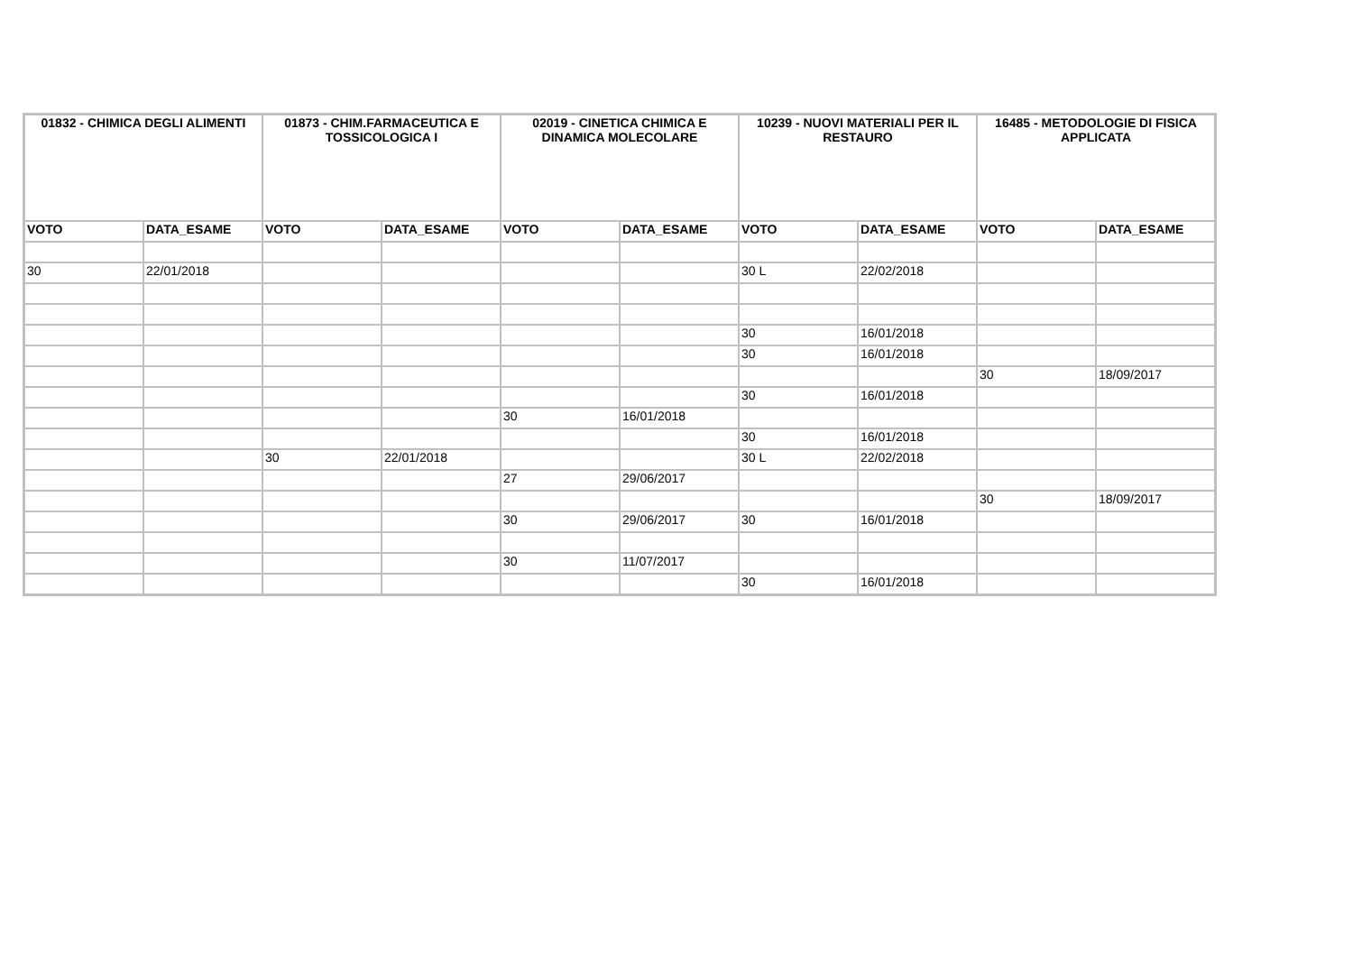| 01832 - CHIMICA DEGLI ALIMENTI | | 01873 - CHIM.FARMACEUTICA E TOSSICOLOGICA I | | 02019 - CINETICA CHIMICA E DINAMICA MOLECOLARE | | 10239 - NUOVI MATERIALI PER IL RESTAURO | | 16485 - METODOLOGIE DI FISICA APPLICATA | |
| --- | --- | --- | --- | --- | --- | --- | --- | --- | --- |
| VOTO | DATA_ESAME | VOTO | DATA_ESAME | VOTO | DATA_ESAME | VOTO | DATA_ESAME | VOTO | DATA_ESAME |
| 30 | 22/01/2018 | | | | | 30 L | 22/02/2018 | | |
| | | | | | | 30 | 16/01/2018 | | |
| | | | | | | 30 | 16/01/2018 | | |
| | | | | | | | | 30 | 18/09/2017 |
| | | | | | | 30 | 16/01/2018 | | |
| | | | | 30 | 16/01/2018 | | | | |
| | | | | | | 30 | 16/01/2018 | | |
| | | 30 | 22/01/2018 | | | 30 L | 22/02/2018 | | |
| | | | | 27 | 29/06/2017 | | | | |
| | | | | | | | | 30 | 18/09/2017 |
| | | | | 30 | 29/06/2017 | 30 | 16/01/2018 | | |
| | | | | 30 | 11/07/2017 | | | | |
| | | | | | | 30 | 16/01/2018 | | |